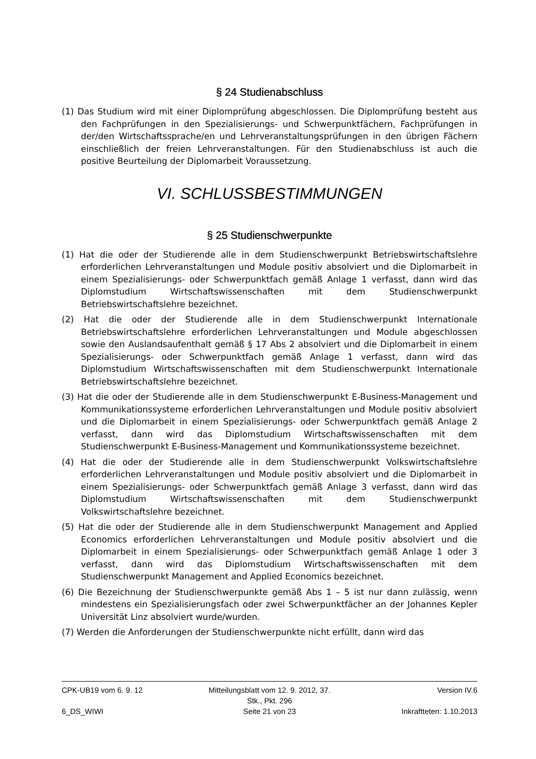§ 24 Studienabschluss
(1) Das Studium wird mit einer Diplomprüfung abgeschlossen. Die Diplomprüfung besteht aus den Fachprüfungen in den Spezialisierungs- und Schwerpunktfächern, Fachprüfungen in der/den Wirtschaftssprache/en und Lehrveranstaltungsprüfungen in den übrigen Fächern einschließlich der freien Lehrveranstaltungen. Für den Studienabschluss ist auch die positive Beurteilung der Diplomarbeit Voraussetzung.
VI. SCHLUSSBESTIMMUNGEN
§ 25 Studienschwerpunkte
(1) Hat die oder der Studierende alle in dem Studienschwerpunkt Betriebswirtschaftslehre erforderlichen Lehrveranstaltungen und Module positiv absolviert und die Diplomarbeit in einem Spezialisierungs- oder Schwerpunktfach gemäß Anlage 1 verfasst, dann wird das Diplomstudium Wirtschaftswissenschaften mit dem Studienschwerpunkt Betriebswirtschaftslehre bezeichnet.
(2) Hat die oder der Studierende alle in dem Studienschwerpunkt Internationale Betriebswirtschaftslehre erforderlichen Lehrveranstaltungen und Module abgeschlossen sowie den Auslandsaufenthalt gemäß § 17 Abs 2 absolviert und die Diplomarbeit in einem Spezialisierungs- oder Schwerpunktfach gemäß Anlage 1 verfasst, dann wird das Diplomstudium Wirtschaftswissenschaften mit dem Studienschwerpunkt Internationale Betriebswirtschaftslehre bezeichnet.
(3) Hat die oder der Studierende alle in dem Studienschwerpunkt E-Business-Management und Kommunikationssysteme erforderlichen Lehrveranstaltungen und Module positiv absolviert und die Diplomarbeit in einem Spezialisierungs- oder Schwerpunktfach gemäß Anlage 2 verfasst, dann wird das Diplomstudium Wirtschaftswissenschaften mit dem Studienschwerpunkt E-Business-Management und Kommunikationssysteme bezeichnet.
(4) Hat die oder der Studierende alle in dem Studienschwerpunkt Volkswirtschaftslehre erforderlichen Lehrveranstaltungen und Module positiv absolviert und die Diplomarbeit in einem Spezialisierungs- oder Schwerpunktfach gemäß Anlage 3 verfasst, dann wird das Diplomstudium Wirtschaftswissenschaften mit dem Studienschwerpunkt Volkswirtschaftslehre bezeichnet.
(5) Hat die oder der Studierende alle in dem Studienschwerpunkt Management and Applied Economics erforderlichen Lehrveranstaltungen und Module positiv absolviert und die Diplomarbeit in einem Spezialisierungs- oder Schwerpunktfach gemäß Anlage 1 oder 3 verfasst, dann wird das Diplomstudium Wirtschaftswissenschaften mit dem Studienschwerpunkt Management and Applied Economics bezeichnet.
(6) Die Bezeichnung der Studienschwerpunkte gemäß Abs 1 – 5 ist nur dann zulässig, wenn mindestens ein Spezialisierungsfach oder zwei Schwerpunktfächer an der Johannes Kepler Universität Linz absolviert wurde/wurden.
(7) Werden die Anforderungen der Studienschwerpunkte nicht erfüllt, dann wird das
CPK-UB19 vom 6. 9. 12 Mitteilungsblatt vom 12. 9. 2012, 37. Stk., Pkt. 296 Version IV.6
6_DS_WIWI Seite 21 von 23 Inkraftteten: 1.10.2013